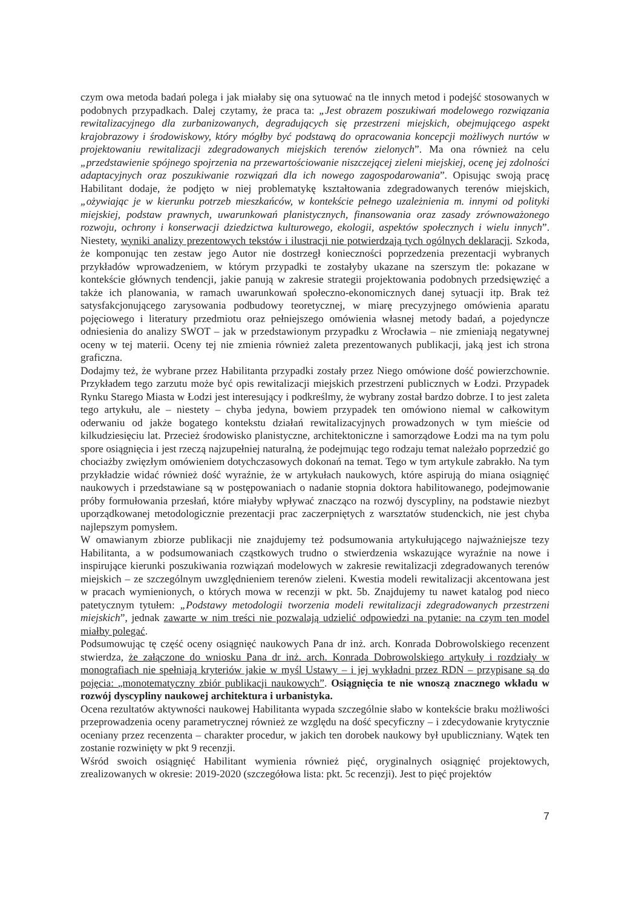czym owa metoda badań polega i jak miałaby się ona sytuować na tle innych metod i podejść stosowanych w podobnych przypadkach. Dalej czytamy, że praca ta: „Jest obrazem poszukiwań modelowego rozwiązania rewitalizacyjnego dla zurbanizowanych, degradujących się przestrzeni miejskich, obejmującego aspekt krajobrazowy i środowiskowy, który mógłby być podstawą do opracowania koncepcji możliwych nurtów w projektowaniu rewitalizacji zdegradowanych miejskich terenów zielonych”. Ma ona również na celu „przedstawienie spójnego spojrzenia na przewartościowanie niszczejącej zieleni miejskiej, ocenę jej zdolności adaptacyjnych oraz poszukiwanie rozwiązań dla ich nowego zagospodarowania”. Opisując swoją pracę Habilitant dodaje, że podjęto w niej problematykę kształtowania zdegradowanych terenów miejskich, „ożywiając je w kierunku potrzeb mieszkańców, w kontekście pełnego uzależnienia m. innymi od polityki miejskiej, podstaw prawnych, uwarunkowań planistycznych, finansowania oraz zasady zrównoważonego rozwoju, ochrony i konserwacji dziedzictwa kulturowego, ekologii, aspektów społecznych i wielu innych”. Niestety, wyniki analizy prezentowych tekstów i ilustracji nie potwierdzają tych ogólnych deklaracji. Szkoda, że komponując ten zestaw jego Autor nie dostrzegł konieczności poprzedzenia prezentacji wybranych przykładów wprowadzeniem, w którym przypadki te zostałyby ukazane na szerszym tle: pokazane w kontekście głównych tendencji, jakie panują w zakresie strategii projektowania podobnych przedsięwzięć a także ich planowania, w ramach uwarunkowań społeczno-ekonomicznych danej sytuacji itp. Brak też satysfakcjonującego zarysowania podbudowy teoretycznej, w miarę precyzyjnego omówienia aparatu pojęciowego i literatury przedmiotu oraz pełniejszego omówienia własnej metody badań, a pojedyncze odniesienia do analizy SWOT – jak w przedstawionym przypadku z Wrocławia – nie zmieniają negatywnej oceny w tej materii. Oceny tej nie zmienia również zaleta prezentowanych publikacji, jaką jest ich strona graficzna.
Dodajmy też, że wybrane przez Habilitanta przypadki zostały przez Niego omówione dość powierzchownie. Przykładem tego zarzutu może być opis rewitalizacji miejskich przestrzeni publicznych w Łodzi. Przypadek Rynku Starego Miasta w Łodzi jest interesujący i podkreślmy, że wybrany został bardzo dobrze. I to jest zaleta tego artykułu, ale – niestety – chyba jedyna, bowiem przypadek ten omówiono niemal w całkowitym oderwaniu od jakże bogatego kontekstu działań rewitalizacyjnych prowadzonych w tym mieście od kilkudziesięciu lat. Przecież środowisko planistyczne, architektoniczne i samorządowe Łodzi ma na tym polu spore osiągnięcia i jest rzeczą najzupełniej naturalną, że podejmując tego rodzaju temat należało poprzedzić go chociażby zwięzłym omówieniem dotychczasowych dokonań na temat. Tego w tym artykule zabrakło. Na tym przykładzie widać również dość wyraźnie, że w artykułach naukowych, które aspirują do miana osiągnięć naukowych i przedstawiane są w postępowaniach o nadanie stopnia doktora habilitowanego, podejmowanie próby formułowania przesłań, które miałyby wpływać znacząco na rozwój dyscypliny, na podstawie niezbyt uporządkowanej metodologicznie prezentacji prac zaczerpniętych z warsztatów studenckich, nie jest chyba najlepszym pomysłem.
W omawianym zbiorze publikacji nie znajdujemy też podsumowania artykułującego najważniejsze tezy Habilitanta, a w podsumowaniach cząstkowych trudno o stwierdzenia wskazujące wyraźnie na nowe i inspirujące kierunki poszukiwania rozwiązań modelowych w zakresie rewitalizacji zdegradowanych terenów miejskich – ze szczególnym uwzględnieniem terenów zieleni. Kwestia modeli rewitalizacji akcentowana jest w pracach wymienionych, o których mowa w recenzji w pkt. 5b. Znajdujemy tu nawet katalog pod nieco patetycznym tytułem: „Podstawy metodologii tworzenia modeli rewitalizacji zdegradowanych przestrzeni miejskich”, jednak zawarte w nim treści nie pozwalają udzielić odpowiedzi na pytanie: na czym ten model miałby polegać.
Podsumowując tę część oceny osiągnięć naukowych Pana dr inż. arch. Konrada Dobrowolskiego recenzent stwierdza, że załączone do wniosku Pana dr inż. arch. Konrada Dobrowolskiego artykuły i rozdziały w monografiach nie spełniają kryteriów jakie w myśl Ustawy – i jej wykładni przez RDN – przypisane są do pojęcia: „monotematyczny zbiór publikacji naukowych”. Osiągnięcia te nie wnoszą znacznego wkładu w rozwój dyscypliny naukowej architektura i urbanistyka.
Ocena rezultatów aktywności naukowej Habilitanta wypada szczególnie słabo w kontekście braku możliwości przeprowadzenia oceny parametrycznej również ze względu na dość specyficzny – i zdecydowanie krytycznie oceniany przez recenzenta – charakter procedur, w jakich ten dorobek naukowy był upubliczniany. Wątek ten zostanie rozwinięty w pkt 9 recenzji.
Wśród swoich osiągnięć Habilitant wymienia również pięć, oryginalnych osiągnięć projektowych, zrealizowanych w okresie: 2019-2020 (szczegółowa lista: pkt. 5c recenzji). Jest to pięć projektów
7